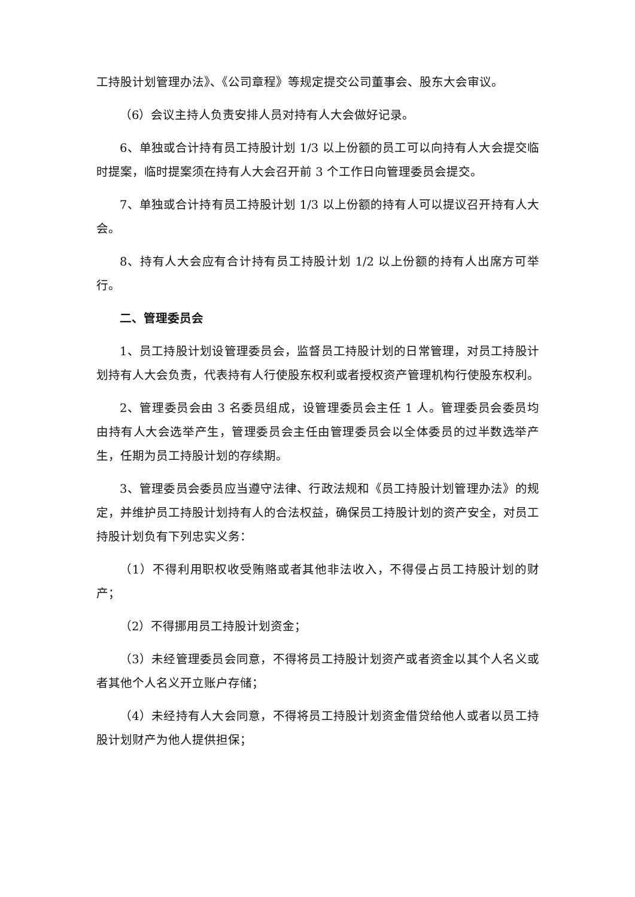工持股计划管理办法》、《公司章程》等规定提交公司董事会、股东大会审议。
（6）会议主持人负责安排人员对持有人大会做好记录。
6、单独或合计持有员工持股计划 1/3 以上份额的员工可以向持有人大会提交临时提案，临时提案须在持有人大会召开前 3 个工作日向管理委员会提交。
7、单独或合计持有员工持股计划 1/3 以上份额的持有人可以提议召开持有人大会。
8、持有人大会应有合计持有员工持股计划 1/2 以上份额的持有人出席方可举行。
二、管理委员会
1、员工持股计划设管理委员会，监督员工持股计划的日常管理，对员工持股计划持有人大会负责，代表持有人行使股东权利或者授权资产管理机构行使股东权利。
2、管理委员会由 3 名委员组成，设管理委员会主任 1 人。管理委员会委员均由持有人大会选举产生，管理委员会主任由管理委员会以全体委员的过半数选举产生，任期为员工持股计划的存续期。
3、管理委员会委员应当遵守法律、行政法规和《员工持股计划管理办法》的规定，并维护员工持股计划持有人的合法权益，确保员工持股计划的资产安全，对员工持股计划负有下列忠实义务：
（1）不得利用职权收受贿赂或者其他非法收入，不得侵占员工持股计划的财产；
（2）不得挪用员工持股计划资金；
（3）未经管理委员会同意，不得将员工持股计划资产或者资金以其个人名义或者其他个人名义开立账户存储；
（4）未经持有人大会同意，不得将员工持股计划资金借贷给他人或者以员工持股计划财产为他人提供担保；